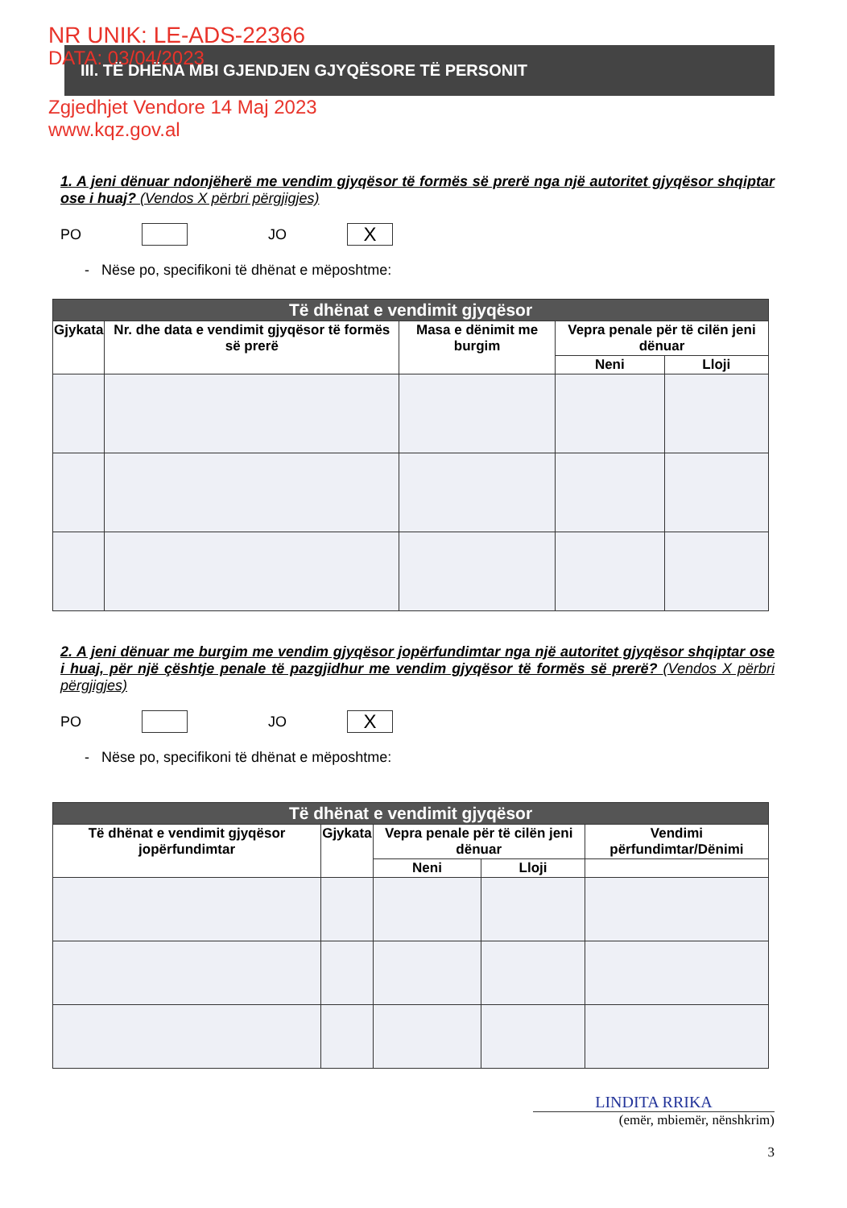NR UNIK: LE-ADS-22366
DATA: 03/04/2023
III. TË DHËNA MBI GJENDJEN GJYQËSORE TË PERSONIT
Zgjedhjet Vendore 14 Maj 2023
www.kqz.gov.al
1. A jeni dënuar ndonjëherë me vendim gjyqësor të formës së prerë nga një autoritet gjyqësor shqiptar ose i huaj? (Vendos X përbri përgjigjes)
PO JO X
- Nëse po, specifikoni të dhënat e mëposhtme:
| Të dhënat e vendimit gjyqësor | | | | |
| --- | --- | --- | --- | --- |
| Gjykata | Nr. dhe data e vendimit gjyqësor të formës së prerë | Masa e dënimit me burgim | Vepra penale për të cilën jeni dënuar | |
| | | | Neni | Lloji |
2. A jeni dënuar me burgim me vendim gjyqësor jopërfundimtar nga një autoritet gjyqësor shqiptar ose i huaj, për një çështje penale të pazgjidhur me vendim gjyqësor të formës së prerë? (Vendos X përbri përgjigjes)
PO JO X
- Nëse po, specifikoni të dhënat e mëposhtme:
| Të dhënat e vendimit gjyqësor | | | | |
| --- | --- | --- | --- | --- |
| Të dhënat e vendimit gjyqësor jopërfundimtar | Gjykata | Vepra penale për të cilën jeni dënuar | | Vendimi përfundimtar/Dënimi |
| | | Neni | Lloji | |
LINDITA RRIKA
(emër, mbiemër, nënshkrim)
3